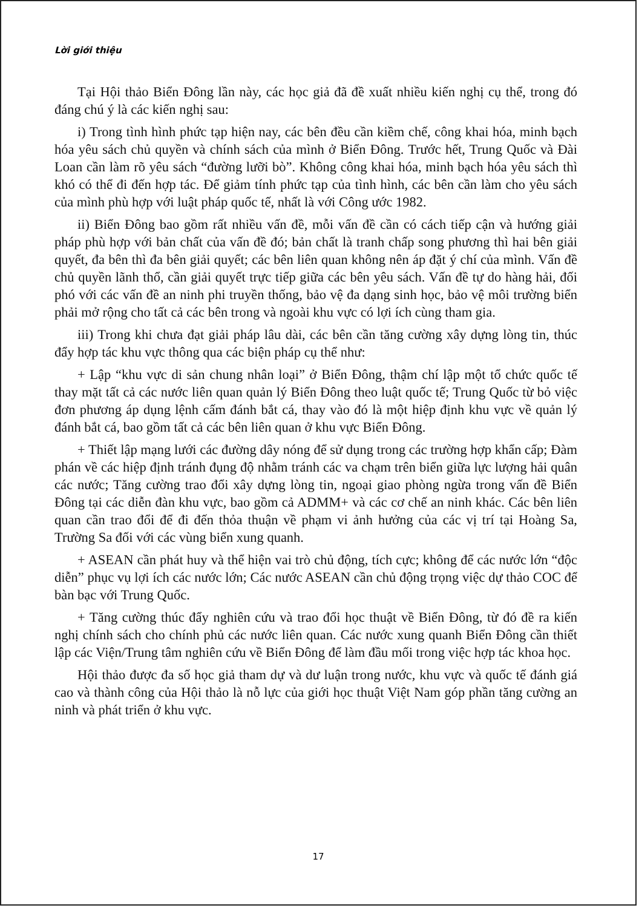Lời giới thiệu
Tại Hội thảo Biển Đông lần này, các học giả đã đề xuất nhiều kiến nghị cụ thể, trong đó đáng chú ý là các kiến nghị sau:
i) Trong tình hình phức tạp hiện nay, các bên đều cần kiềm chế, công khai hóa, minh bạch hóa yêu sách chủ quyền và chính sách của mình ở Biển Đông. Trước hết, Trung Quốc và Đài Loan cần làm rõ yêu sách “đường lưỡi bò”. Không công khai hóa, minh bạch hóa yêu sách thì khó có thể đi đến hợp tác. Để giảm tính phức tạp của tình hình, các bên cần làm cho yêu sách của mình phù hợp với luật pháp quốc tế, nhất là với Công ước 1982.
ii) Biển Đông bao gồm rất nhiều vấn đề, mỗi vấn đề cần có cách tiếp cận và hướng giải pháp phù hợp với bản chất của vấn đề đó; bản chất là tranh chấp song phương thì hai bên giải quyết, đa bên thì đa bên giải quyết; các bên liên quan không nên áp đặt ý chí của mình. Vấn đề chủ quyền lãnh thổ, cần giải quyết trực tiếp giữa các bên yêu sách. Vấn đề tự do hàng hải, đối phó với các vấn đề an ninh phi truyền thống, bảo vệ đa dạng sinh học, bảo vệ môi trường biển phải mở rộng cho tất cả các bên trong và ngoài khu vực có lợi ích cùng tham gia.
iii) Trong khi chưa đạt giải pháp lâu dài, các bên cần tăng cường xây dựng lòng tin, thúc đẩy hợp tác khu vực thông qua các biện pháp cụ thể như:
+ Lập “khu vực di sản chung nhân loại” ở Biển Đông, thậm chí lập một tổ chức quốc tế thay mặt tất cả các nước liên quan quản lý Biển Đông theo luật quốc tế; Trung Quốc từ bỏ việc đơn phương áp dụng lệnh cấm đánh bắt cá, thay vào đó là một hiệp định khu vực về quản lý đánh bắt cá, bao gồm tất cả các bên liên quan ở khu vực Biển Đông.
+ Thiết lập mạng lưới các đường dây nóng để sử dụng trong các trường hợp khẩn cấp; Đàm phán về các hiệp định tránh đụng độ nhằm tránh các va chạm trên biển giữa lực lượng hải quân các nước; Tăng cường trao đổi xây dựng lòng tin, ngoại giao phòng ngừa trong vấn đề Biển Đông tại các diễn đàn khu vực, bao gồm cả ADMM+ và các cơ chế an ninh khác. Các bên liên quan cần trao đổi để đi đến thỏa thuận về phạm vi ảnh hưởng của các vị trí tại Hoàng Sa, Trường Sa đối với các vùng biển xung quanh.
+ ASEAN cần phát huy và thể hiện vai trò chủ động, tích cực; không để các nước lớn “độc diễn” phục vụ lợi ích các nước lớn; Các nước ASEAN cần chủ động trọng việc dự thảo COC để bàn bạc với Trung Quốc.
+ Tăng cường thúc đẩy nghiên cứu và trao đổi học thuật về Biển Đông, từ đó đề ra kiến nghị chính sách cho chính phủ các nước liên quan. Các nước xung quanh Biển Đông cần thiết lập các Viện/Trung tâm nghiên cứu về Biển Đông để làm đầu mối trong việc hợp tác khoa học.
Hội thảo được đa số học giả tham dự và dư luận trong nước, khu vực và quốc tế đánh giá cao và thành công của Hội thảo là nỗ lực của giới học thuật Việt Nam góp phần tăng cường an ninh và phát triển ở khu vực.
17